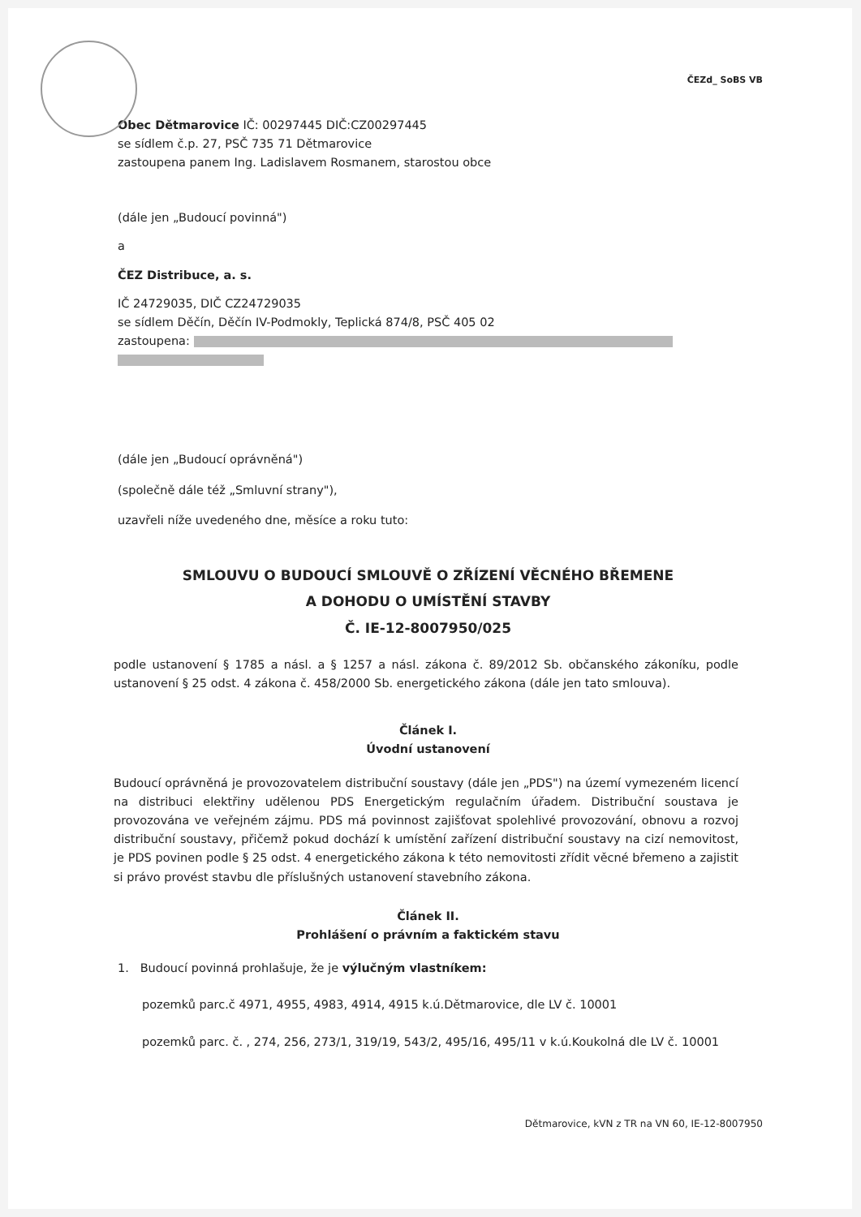ČEZd_ SoBS VB
Obec Dětmarovice IČ: 00297445 DIČ:CZ00297445
se sídlem č.p. 27, PSČ 735 71 Dětmarovice
zastoupena panem Ing. Ladislavem Rosmanem, starostou obce
(dále jen „Budoucí povinná")
a
ČEZ Distribuce, a. s.
IČ 24729035, DIČ CZ24729035
se sídlem Děčín, Děčín IV-Podmokly, Teplická 874/8, PSČ 405 02
zastoupena:
(dále jen „Budoucí oprávněná")
(společně dále též „Smluvní strany"),
uzavřeli níže uvedeného dne, měsíce a roku tuto:
SMLOUVU O BUDOUCÍ SMLOUVĚ O ZŘÍZENÍ VĚCNÉHO BŘEMENE
A DOHODU O UMÍSTĚNÍ STAVBY
Č. IE-12-8007950/025
podle ustanovení § 1785 a násl. a § 1257 a násl. zákona č. 89/2012 Sb. občanského zákoníku, podle ustanovení § 25 odst. 4 zákona č. 458/2000 Sb. energetického zákona (dále jen tato smlouva).
Článek I.
Úvodní ustanovení
Budoucí oprávněná je provozovatelem distribuční soustavy (dále jen „PDS") na území vymezeném licencí na distribuci elektřiny udělenou PDS Energetickým regulačním úřadem. Distribuční soustava je provozována ve veřejném zájmu. PDS má povinnost zajišťovat spolehlivé provozování, obnovu a rozvoj distribuční soustavy, přičemž pokud dochází k umístění zařízení distribuční soustavy na cizí nemovitost, je PDS povinen podle § 25 odst. 4 energetického zákona k této nemovitosti zřídit věcné břemeno a zajistit si právo provést stavbu dle příslušných ustanovení stavebního zákona.
Článek II.
Prohlášení o právním a faktickém stavu
1. Budoucí povinná prohlašuje, že je výlučným vlastníkem:
pozemků parc.č 4971, 4955, 4983, 4914, 4915 k.ú.Dětmarovice, dle LV č. 10001
pozemků parc. č. , 274, 256, 273/1, 319/19, 543/2, 495/16, 495/11 v k.ú.Koukolná dle LV č. 10001
Dětmarovice, kVN z TR na VN 60, IE-12-8007950